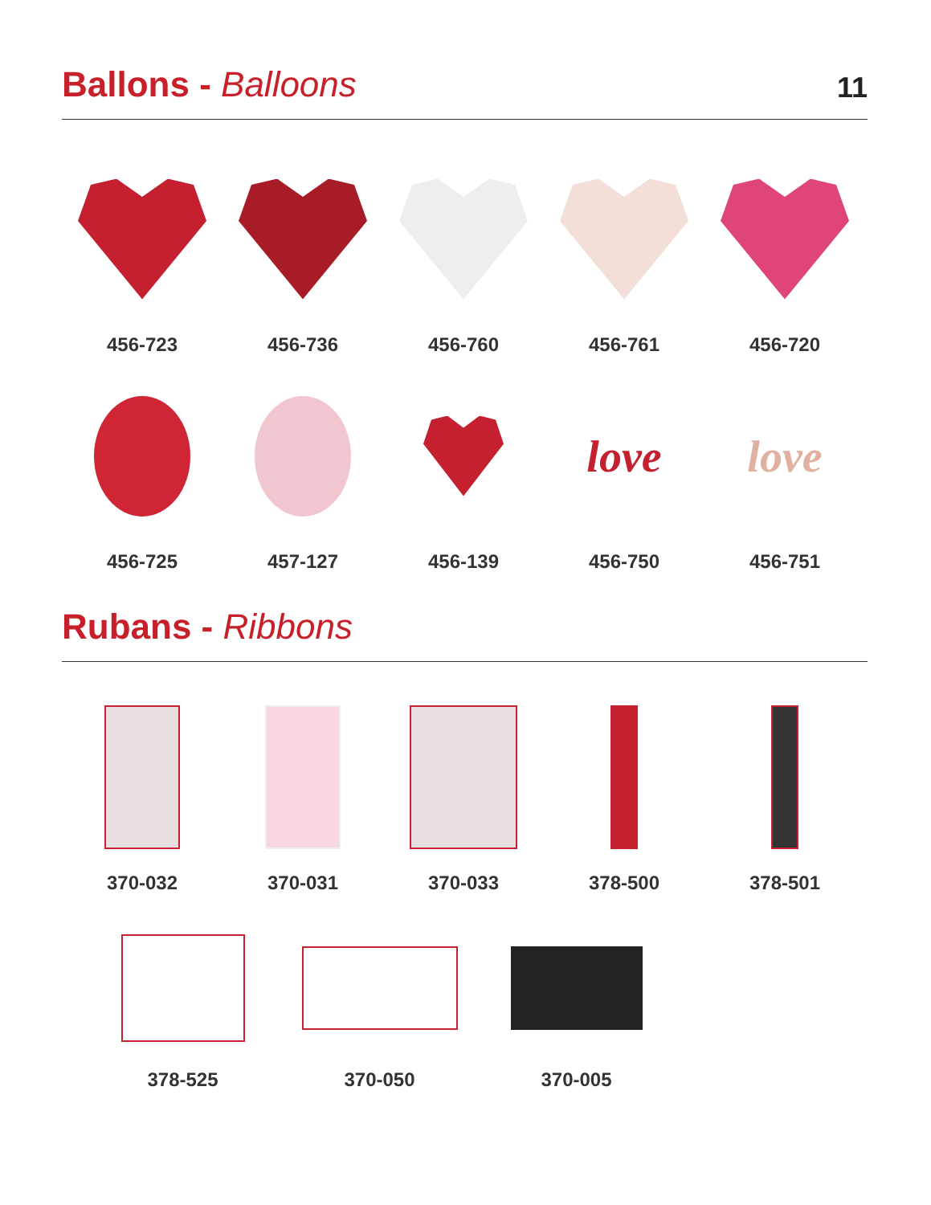Ballons - Balloons
11
456-723 456-736 456-760 456-761 456-720
456-725 457-127 456-139
love
456-750
love
456-751
Rubans - Ribbons
370-032 370-031 370-033 378-500 378-501
378-525 370-050 370-005